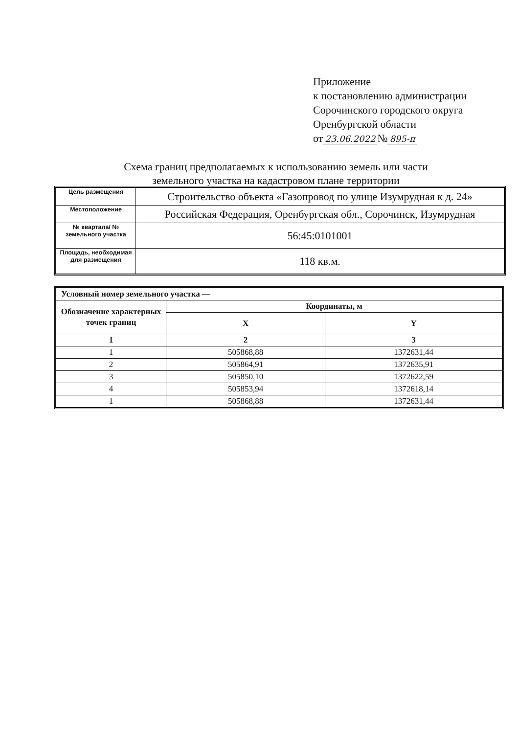Приложение
к постановлению администрации
Сорочинского городского округа
Оренбургской области
от 23.06.2022 № 895-п
Схема границ предполагаемых к использованию земель или части
земельного участка на кадастровом плане территории
| Цель размещения | Строительство объекта «Газопровод по улице Изумрудная к д. 24» |
| Местоположение | Российская Федерация, Оренбургская обл., Сорочинск, Изумрудная |
| № квартала/ № земельного участка | 56:45:0101001 |
| Площадь, необходимая для размещения | 118 кв.м. |
| Условный номер земельного участка — | | |
| --- | --- | --- |
| Обозначение характерных точек границ | Координаты, м | |
| | X | Y |
| 1 | 2 | 3 |
| 1 | 505868,88 | 1372631,44 |
| 2 | 505864,91 | 1372635,91 |
| 3 | 505850,10 | 1372622,59 |
| 4 | 505853,94 | 1372618,14 |
| 1 | 505868,88 | 1372631,44 |